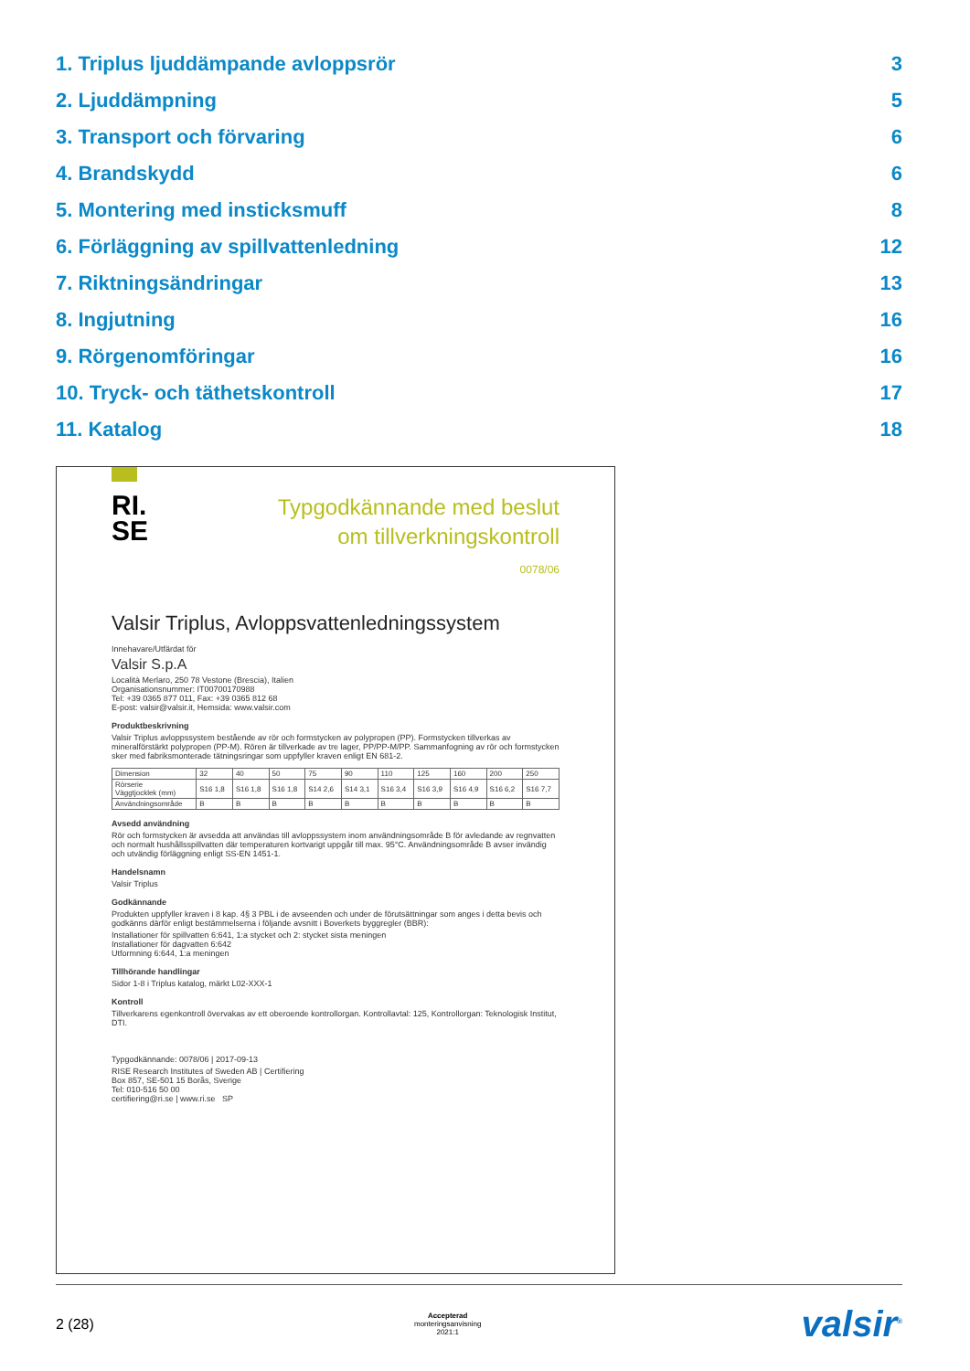1. Triplus ljuddämpande avloppsrör 3
2. Ljuddämpning 5
3. Transport och förvaring 6
4. Brandskydd 6
5. Montering med insticksmuff 8
6. Förläggning av spillvattenledning 12
7. Riktningsändringar 13
8. Ingjutning 16
9. Rörgenomföringar 16
10. Tryck- och täthetskontroll 17
11. Katalog 18
RI.
SE
Typgodkännande med beslut
om tillverkningskontroll
0078/06
Valsir Triplus, Avloppsvattenledningssystem
Innehavare/Utfärdat för
Valsir S.p.A
Località Merlaro, 250 78 Vestone (Brescia), Italien
Organisationsnummer: IT00700170988
Tel: +39 0365 877 011, Fax: +39 0365 812 68
E-post: valsir@valsir.it, Hemsida: www.valsir.com
Produktbeskrivning
Valsir Triplus avloppssystem bestående av rör och formstycken av polypropen (PP). Formstycken tillverkas av mineralförstärkt polypropen (PP-M). Rören är tillverkade av tre lager, PP/PP-M/PP. Sammanfogning av rör och formstycken sker med fabriksmonterade tätningsringar som uppfyller kraven enligt EN 681-2.
| Dimension | 32 | 40 | 50 | 75 | 90 | 110 | 125 | 160 | 200 | 250 |
| Rörserie Väggtjocklek (mm) | S16 1,8 | S16 1,8 | S16 1,8 | S14 2,6 | S14 3,1 | S16 3,4 | S16 3,9 | S16 4,9 | S16 6,2 | S16 7,7 |
| Användningsområde | B | B | B | B | B | B | B | B | B | B |
Avsedd användning
Rör och formstycken är avsedda att användas till avloppssystem inom användningsområde B för avledande av regnvatten och normalt hushållsspillvatten där temperaturen kortvarigt uppgår till max. 95°C. Användningsområde B avser invändig och utvändig förläggning enligt SS-EN 1451-1.
Handelsnamn
Valsir Triplus
Godkännande
Produkten uppfyller kraven i 8 kap. 4§ 3 PBL i de avseenden och under de förutsättningar som anges i detta bevis och godkänns därför enligt bestämmelserna i följande avsnitt i Boverkets byggregler (BBR):
Installationer för spillvatten 6:641, 1:a stycket och 2: stycket sista meningen
Installationer för dagvatten 6:642
Utformning 6:644, 1:a meningen
Tillhörande handlingar
Sidor 1-8 i Triplus katalog, märkt L02-XXX-1
Kontroll
Tillverkarens egenkontroll övervakas av ett oberoende kontrollorgan. Kontrollavtal: 125, Kontrollorgan: Teknologisk Institut, DTI.
Typgodkännande: 0078/06 | 2017-09-13
RISE Research Institutes of Sweden AB | Certifiering
Box 857, SE-501 15 Borås, Sverige
Tel: 010-516 50 00
certifiering@ri.se | www.ri.se SP
2 (28) Accepterad
monteringsanvisning
2021:1 valsir<sup>®</sup>